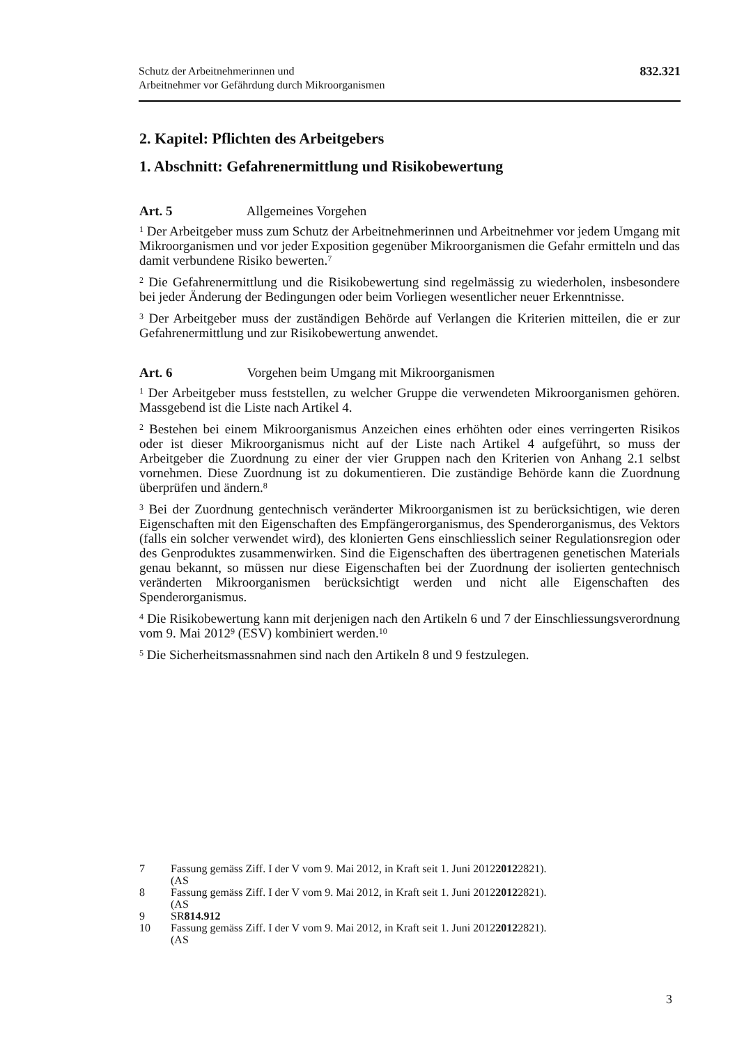Schutz der Arbeitnehmerinnen und
Arbeitnehmer vor Gefährdung durch Mikroorganismen
832.321
2. Kapitel: Pflichten des Arbeitgebers
1. Abschnitt: Gefahrenermittlung und Risikobewertung
Art. 5 Allgemeines Vorgehen
<sup>1</sup> Der Arbeitgeber muss zum Schutz der Arbeitnehmerinnen und Arbeitnehmer vor jedem Umgang mit Mikroorganismen und vor jeder Exposition gegenüber Mikroorganismen die Gefahr ermitteln und das damit verbundene Risiko bewerten.<sup>7</sup>
<sup>2</sup> Die Gefahrenermittlung und die Risikobewertung sind regelmässig zu wiederholen, insbesondere bei jeder Änderung der Bedingungen oder beim Vorliegen wesentlicher neuer Erkenntnisse.
<sup>3</sup> Der Arbeitgeber muss der zuständigen Behörde auf Verlangen die Kriterien mitteilen, die er zur Gefahrenermittlung und zur Risikobewertung anwendet.
Art. 6 Vorgehen beim Umgang mit Mikroorganismen
<sup>1</sup> Der Arbeitgeber muss feststellen, zu welcher Gruppe die verwendeten Mikroorganismen gehören. Massgebend ist die Liste nach Artikel 4.
<sup>2</sup> Bestehen bei einem Mikroorganismus Anzeichen eines erhöhten oder eines verringerten Risikos oder ist dieser Mikroorganismus nicht auf der Liste nach Artikel 4 aufgeführt, so muss der Arbeitgeber die Zuordnung zu einer der vier Gruppen nach den Kriterien von Anhang 2.1 selbst vornehmen. Diese Zuordnung ist zu dokumentieren. Die zuständige Behörde kann die Zuordnung überprüfen und ändern.<sup>8</sup>
<sup>3</sup> Bei der Zuordnung gentechnisch veränderter Mikroorganismen ist zu berücksichtigen, wie deren Eigenschaften mit den Eigenschaften des Empfängerorganismus, des Spenderorganismus, des Vektors (falls ein solcher verwendet wird), des klonierten Gens einschliesslich seiner Regulationsregion oder des Genproduktes zusammenwirken. Sind die Eigenschaften des übertragenen genetischen Materials genau bekannt, so müssen nur diese Eigenschaften bei der Zuordnung der isolierten gentechnisch veränderten Mikroorganismen berücksichtigt werden und nicht alle Eigenschaften des Spenderorganismus.
<sup>4</sup> Die Risikobewertung kann mit derjenigen nach den Artikeln 6 und 7 der Einschliessungsverordnung vom 9. Mai 2012<sup>9</sup> (ESV) kombiniert werden.<sup>10</sup>
<sup>5</sup> Die Sicherheitsmassnahmen sind nach den Artikeln 8 und 9 festzulegen.
7 Fassung gemäss Ziff. I der V vom 9. Mai 2012, in Kraft seit 1. Juni 2012
(AS 2012 2821).
8 Fassung gemäss Ziff. I der V vom 9. Mai 2012, in Kraft seit 1. Juni 2012
(AS 2012 2821).
9 SR 814.912
10 Fassung gemäss Ziff. I der V vom 9. Mai 2012, in Kraft seit 1. Juni 2012
(AS 2012 2821).
3